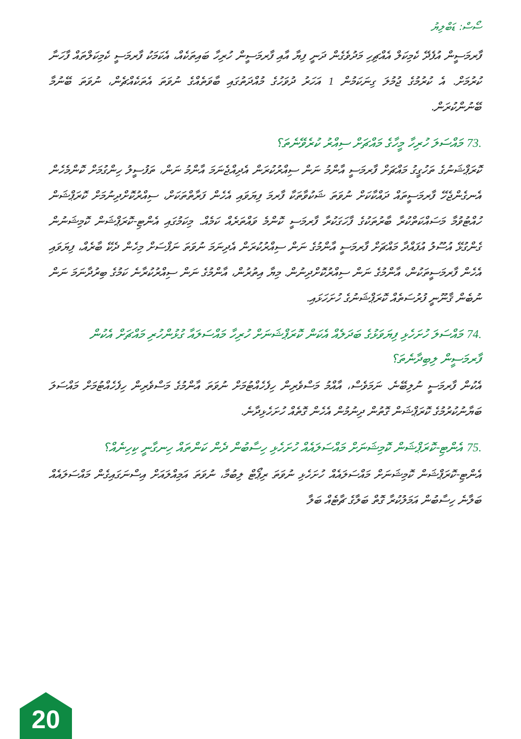ސޯސް: ޑަބްލިޔު
ފާރމަސީން އުފެދޭ ކެމިކަލް އެއްޗިހި މަދުވެގެން ދަނީ ފިޔާ އާއި ފާރމަސީން ހުރިހާ ބައިތަކެއް، އެކަމަކު ފާރމަސީ ކެމިކަލްތައް ފާހަނާ ކުރުމަށް. އެ ކުރުމުގެ ޖުމުލަ ގިނަކަމުން 1 އަހަރު ދުވަހުގެ މުއްދަތުގައި ބާވަތެއްގެ ނުވަތަ އެތަކެއްޗެން، ނުވަތަ ބޭނުމާ ބޭނުންކުރަން.
73. މައްސަލަ ހުރިހާ މީހާގެ މައްޗަށް ސިއްރު ކުރެވޭނެތަ؟
ކޮރަޕްޝަނުގެ ތަހުގީގު މައްޗަށް ފާރމަސީ އާންމު ނަން ސިއްރުކުރަން އެދިއްޖެނަމަ އާންމު ނަން، ތަފުސީލު ހިންގުމަށް ކޮންމެހެން އެނގެންޖެހޭ ފާރމަސީތައް ދައްކާކަށް ނުވަތަ ޝަކުވާތަކާ ފާރމަ ފިޔަވައި އެހެން ފަރާތްތަކަށް، ސިއްރުކޮށްދިނުމަށް ކޮރަޕްޝަން ހުއްޓުވުމާ މަސައްކަތްކުރާ ބާރުތަކުގެ ފާހަގަކުރާ ފާރމަސީ ކޮންމެ ވައްތަރެއް ކަމެއް. މިކަމުގައި އެންޓި-ކޮރަޕްޝަން ކޮމިޝަނުން ގެންގުޅޭ އުސޫލު އުފައްދާ މައްޗަށް ފާރމަސީ އާންމުގެ ނަން ސިއްރުކުރަން އެދިނަމަ ނުވަތަ ނަފްސަށް މިހެން ދެކޭ ބާރެއް، ފިޔަވައި އެހެން ފާރމަސީތަކުން، އާންމުގެ ނަން ސިއްރުކޮށްދިނުން. މިޔާ އިތުރުން، އާންމުގެ ނަން ސިއްރުކުރާނެ ކަމުގެ ބިރުދާނަމަ ނަން ނުބެން ޤާނޫނީ ފުރުސަތެއް ކޮރަޕްޝަނުގެ ހުށަހަޅައި.
74. މައްސަލަ ހުށަހެޅި ފިޔަވަޅުގެ ބަދަލެއް އެކަން ކޮރަޕްޝަނަށް ހުރިހާ މައްސަލައާ ގުޅުންހުރި މައްޗަށް އެކުން ފާރމަސީން ލިބިދާނެތަ؟
އެކުން ފާރމަސީ ނުލިބޭނެ. ނަމަވެސް، އާއްމު މަސްވެރިން ހިފެހެއްޓުމަށް ނުވަތަ އާންމުގެ މަސްވެރިން ހިފެހެއްޓުމަށް މައްސަލަ ބަޔާނުކުރުމުގެ ކޮރަޕްޝަން ގޮތުން ދިނުމުން އެހެން ގޮތެއް ހުށަހެޅިދާނެ.
75. އެންޓި-ކޮރަޕްޝަން ކޮމިޝަނަށް މައްސަލައެއް ހުށަހެޅި ހިސާބުން ދެން ކަންތައް ހިނގާނީ ކިހިނެއް؟
އެންޓި-ކޮރަޕްޝަން ކޮމިޝަނަށް މައްސަލައެއް ހުށަހެޅި ނުވަތަ ރިޕޯޓް ލިބުމާ، ނުވަތަ އަމިއްލައަށް އިސްނަގައިގެން މައްސަލައެއް ބަލާނެ ހިސާބުން އަމަލުކުރާ ގޮތް ބަލާގެ ޗާޓެއް ބަލާ
20